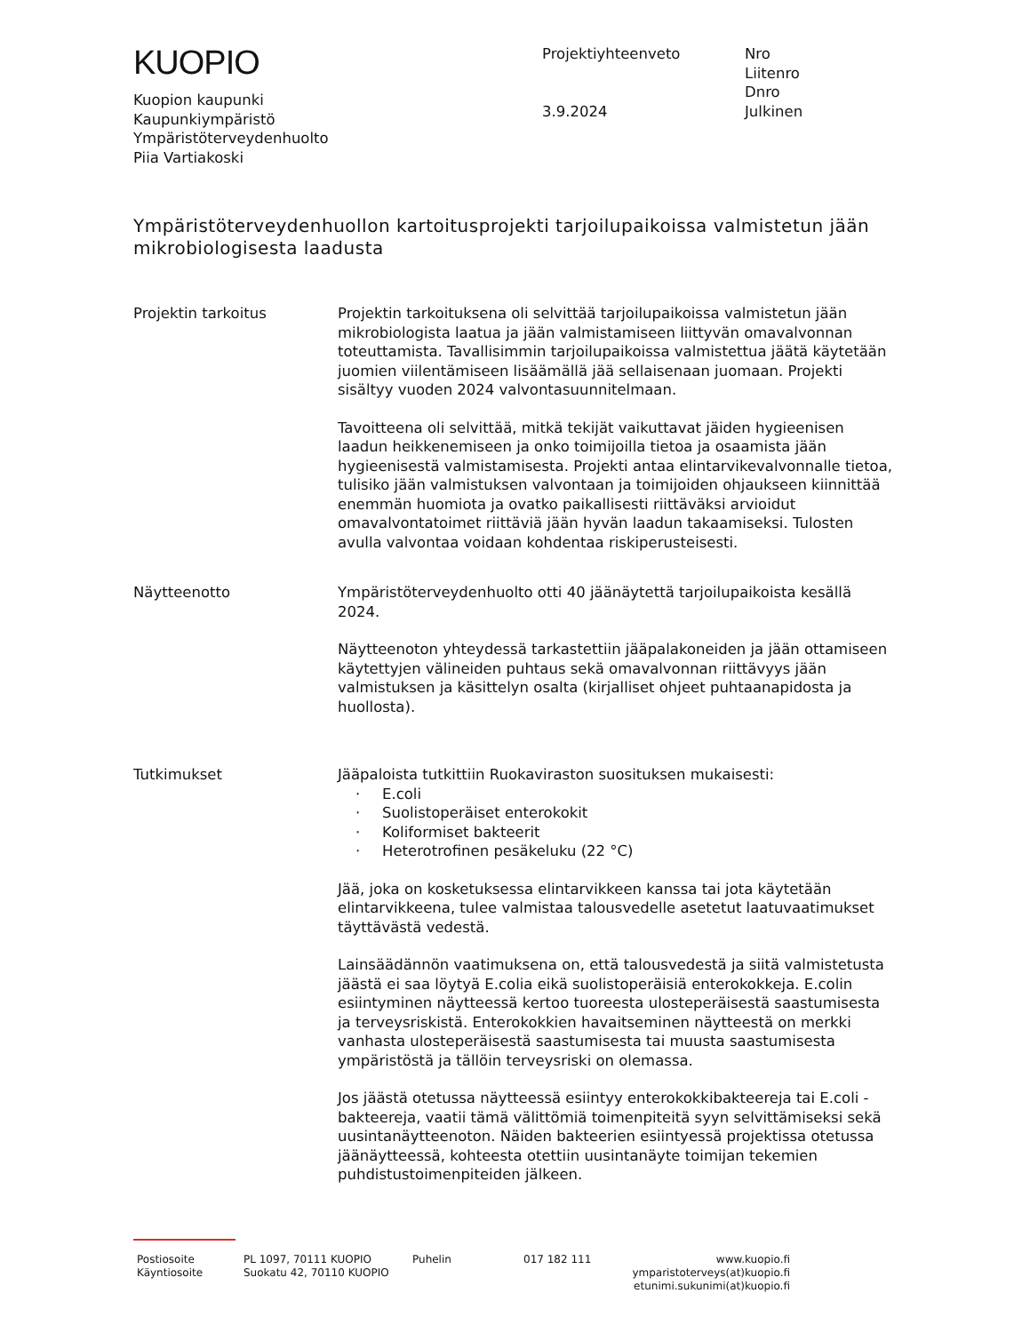KUOPIO
Kuopion kaupunki
Kaupunkiympäristö
Ympäristöterveydenhuolto
Piia Vartiakoski
Projektiyhteenveto
3.9.2024
Nro
Liitenro
Dnro
Julkinen
Ympäristöterveydenhuollon kartoitusprojekti tarjoilupaikoissa valmistetun jään mikrobiologisesta laadusta
Projektin tarkoitus Projektin tarkoituksena oli selvittää tarjoilupaikoissa valmistetun jään mikrobiologista laatua ja jään valmistamiseen liittyvän omavalvonnan toteuttamista. Tavallisimmin tarjoilupaikoissa valmistettua jäätä käytetään juomien viilentämiseen lisäämällä jää sellaisenaan juomaan. Projekti sisältyy vuoden 2024 valvontasuunnitelmaan.
Tavoitteena oli selvittää, mitkä tekijät vaikuttavat jäiden hygieenisen laadun heikkenemiseen ja onko toimijoilla tietoa ja osaamista jään hygieenisestä valmistamisesta. Projekti antaa elintarvikevalvonnalle tietoa, tulisiko jään valmistuksen valvontaan ja toimijoiden ohjaukseen kiinnittää enemmän huomiota ja ovatko paikallisesti riittäväksi arvioidut omavalvontatoimet riittäviä jään hyvän laadun takaamiseksi. Tulosten avulla valvontaa voidaan kohdentaa riskiperusteisesti.
Näytteenotto Ympäristöterveydenhuolto otti 40 jäänäytettä tarjoilupaikoista kesällä 2024.
Näytteenoton yhteydessä tarkastettiin jääpalakoneiden ja jään ottamiseen käytettyjen välineiden puhtaus sekä omavalvonnan riittävyys jään valmistuksen ja käsittelyn osalta (kirjalliset ohjeet puhtaanapidosta ja huollosta).
Tutkimukset Jääpaloista tutkittiin Ruokaviraston suosituksen mukaisesti:
· E.coli
· Suolistoperäiset enterokokit
· Koliformiset bakteerit
· Heterotrofinen pesäkeluku (22 °C)
Jää, joka on kosketuksessa elintarvikkeen kanssa tai jota käytetään elintarvikkeena, tulee valmistaa talousvedelle asetetut laatuvaatimukset täyttävästä vedestä.
Lainsäädännön vaatimuksena on, että talousvedestä ja siitä valmistetusta jäästä ei saa löytyä E.colia eikä suolistoperäisiä enterokokkeja. E.colin esiintyminen näytteessä kertoo tuoreesta ulosteperäisestä saastumisesta ja terveysriskistä. Enterokokkien havaitseminen näytteestä on merkki vanhasta ulosteperäisestä saastumisesta tai muusta saastumisesta ympäristöstä ja tällöin terveysriski on olemassa.
Jos jäästä otetussa näytteessä esiintyy enterokokkibakteereja tai E.coli -bakteereja, vaatii tämä välittömiä toimenpiteitä syyn selvittämiseksi sekä uusintanäytteenoton. Näiden bakteerien esiintyessä projektissa otetussa jäänäytteessä, kohteesta otettiin uusintanäyte toimijan tekemien puhdistustoimenpiteiden jälkeen.
Postiosoite
Käyntiosoite
PL 1097, 70111 KUOPIO
Suokatu 42, 70110 KUOPIO
Puhelin 017 182 111 www.kuopio.fi
ymparistoterveys(at)kuopio.fi
etunimi.sukunimi(at)kuopio.fi